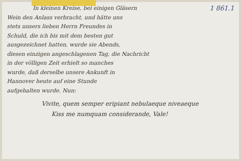1 861.1 In kleinen Kreise, bei einigen Gläsern
Wein den Anlass verbracht, und hätte uns
stets unsers lieben Herrn Freundes in
Schuld, die ich bis mit dem besten gut
ausgezeichnet hatten, wurde sie Abends,
diesen einzigen angeschlagenen Tag, die Nachricht
in der völligen Zeit erhielt so manches
wurde, daß derselbe unsere Ankunft in
Hannover heute auf eine Stunde
aufgehalten wurde. Nun:
Vivite, quem semper eripiant nebulaeque niveaeque
Kiss me numquam considerande, Vale!